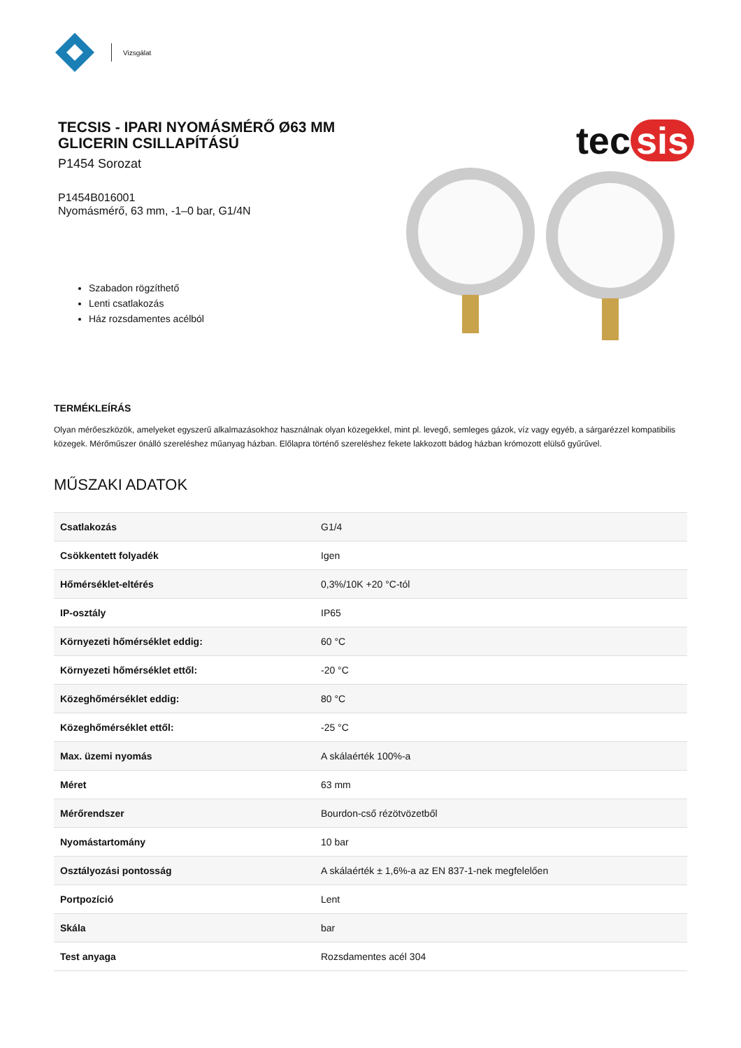Vizsgálat
TECSIS - IPARI NYOMÁSMÉRŐ Ø63 MM
GLICERIN CSILLAPÍTÁSÚ
P1454 Sorozat
P1454B016001
Nyomásmérő, 63 mm, -1–0 bar, G1/4N
Szabadon rögzíthető
Lenti csatlakozás
Ház rozsdamentes acélból
tec sis
TERMÉKLEÍRÁS
Olyan mérőeszközök, amelyeket egyszerű alkalmazásokhoz használnak olyan közegekkel, mint pl. levegő, semleges gázok, víz vagy egyéb, a sárgarézzel kompatibilis közegek. Mérőműszer önálló szereléshez műanyag házban. Előlapra történő szereléshez fekete lakkozott bádog házban krómozott elülső gyűrűvel.
MŰSZAKI ADATOK
| Csatlakozás | G1/4 |
| Csökkentett folyadék | Igen |
| Hőmérséklet-eltérés | 0,3%/10K +20 °C-tól |
| IP-osztály | IP65 |
| Környezeti hőmérséklet eddig: | 60 °C |
| Környezeti hőmérséklet ettől: | -20 °C |
| Közeghőmérséklet eddig: | 80 °C |
| Közeghőmérséklet ettől: | -25 °C |
| Max. üzemi nyomás | A skálaérték 100%-a |
| Méret | 63 mm |
| Mérőrendszer | Bourdon-cső rézötvözetből |
| Nyomástartomány | 10 bar |
| Osztályozási pontosság | A skálaérték ± 1,6%-a az EN 837-1-nek megfelelően |
| Portpozíció | Lent |
| Skála | bar |
| Test anyaga | Rozsdamentes acél 304 |